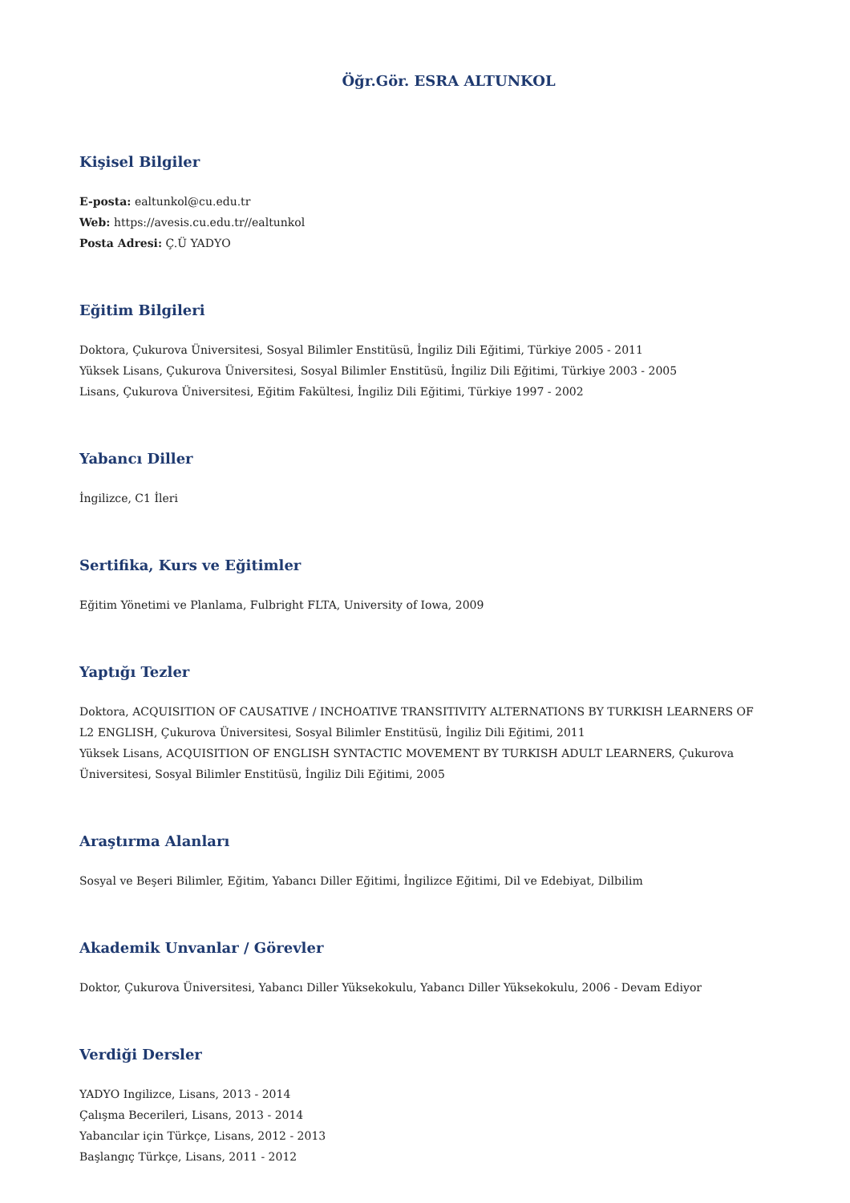Öğr.Gör. ESRA ALTUNKOL
Kişisel Bilgiler
E-posta: ealtunkol@cu.edu.tr
Web: https://avesis.cu.edu.tr//ealtunkol
Posta Adresi: Ç.Ü YADYO
Eğitim Bilgileri
Doktora, Çukurova Üniversitesi, Sosyal Bilimler Enstitüsü, İngiliz Dili Eğitimi, Türkiye 2005 - 2011
Yüksek Lisans, Çukurova Üniversitesi, Sosyal Bilimler Enstitüsü, İngiliz Dili Eğitimi, Türkiye 2003 - 2005
Lisans, Çukurova Üniversitesi, Eğitim Fakültesi, İngiliz Dili Eğitimi, Türkiye 1997 - 2002
Yabancı Diller
İngilizce, C1 İleri
Sertifika, Kurs ve Eğitimler
Eğitim Yönetimi ve Planlama, Fulbright FLTA, University of Iowa, 2009
Yaptığı Tezler
Doktora, ACQUISITION OF CAUSATIVE / INCHOATIVE TRANSITIVITY ALTERNATIONS BY TURKISH LEARNERS OF L2 ENGLISH, Çukurova Üniversitesi, Sosyal Bilimler Enstitüsü, İngiliz Dili Eğitimi, 2011
Yüksek Lisans, ACQUISITION OF ENGLISH SYNTACTIC MOVEMENT BY TURKISH ADULT LEARNERS, Çukurova Üniversitesi, Sosyal Bilimler Enstitüsü, İngiliz Dili Eğitimi, 2005
Araştırma Alanları
Sosyal ve Beşeri Bilimler, Eğitim, Yabancı Diller Eğitimi, İngilizce Eğitimi, Dil ve Edebiyat, Dilbilim
Akademik Unvanlar / Görevler
Doktor, Çukurova Üniversitesi, Yabancı Diller Yüksekokulu, Yabancı Diller Yüksekokulu, 2006 - Devam Ediyor
Verdiği Dersler
YADYO Ingilizce, Lisans, 2013 - 2014
Çalışma Becerileri, Lisans, 2013 - 2014
Yabancılar için Türkçe, Lisans, 2012 - 2013
Başlangıç Türkçe, Lisans, 2011 - 2012